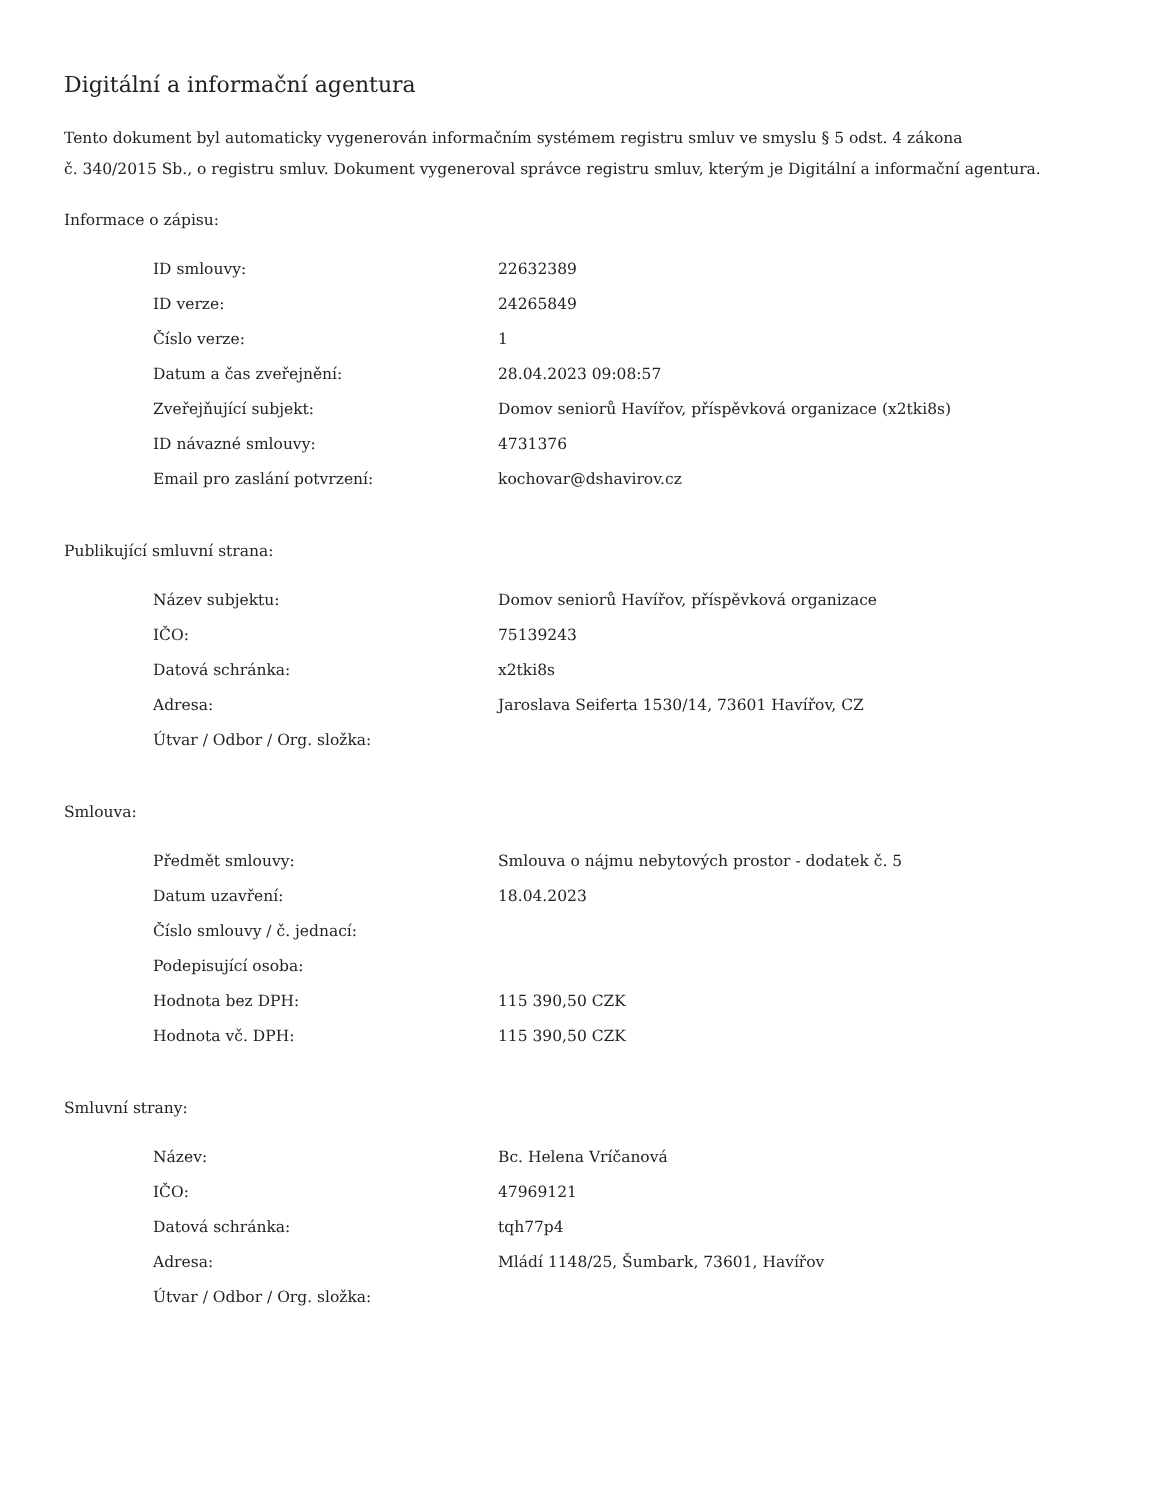Digitální a informační agentura
Tento dokument byl automaticky vygenerován informačním systémem registru smluv ve smyslu § 5 odst. 4 zákona
č. 340/2015 Sb., o registru smluv. Dokument vygeneroval správce registru smluv, kterým je Digitální a informační agentura.
Informace o zápisu:
| ID smlouvy: | 22632389 |
| ID verze: | 24265849 |
| Číslo verze: | 1 |
| Datum a čas zveřejnění: | 28.04.2023 09:08:57 |
| Zveřejňující subjekt: | Domov seniorů Havířov, příspěvková organizace (x2tki8s) |
| ID návazné smlouvy: | 4731376 |
| Email pro zaslání potvrzení: | kochovar@dshavirov.cz |
Publikující smluvní strana:
| Název subjektu: | Domov seniorů Havířov, příspěvková organizace |
| IČO: | 75139243 |
| Datová schránka: | x2tki8s |
| Adresa: | Jaroslava Seiferta 1530/14, 73601 Havířov, CZ |
| Útvar / Odbor / Org. složka: | |
Smlouva:
| Předmět smlouvy: | Smlouva o nájmu nebytových prostor - dodatek č. 5 |
| Datum uzavření: | 18.04.2023 |
| Číslo smlouvy / č. jednací: | |
| Podepisující osoba: | |
| Hodnota bez DPH: | 115 390,50 CZK |
| Hodnota vč. DPH: | 115 390,50 CZK |
Smluvní strany:
| Název: | Bc. Helena Vríčanová |
| IČO: | 47969121 |
| Datová schránka: | tqh77p4 |
| Adresa: | Mládí 1148/25, Šumbark, 73601, Havířov |
| Útvar / Odbor / Org. složka: | |